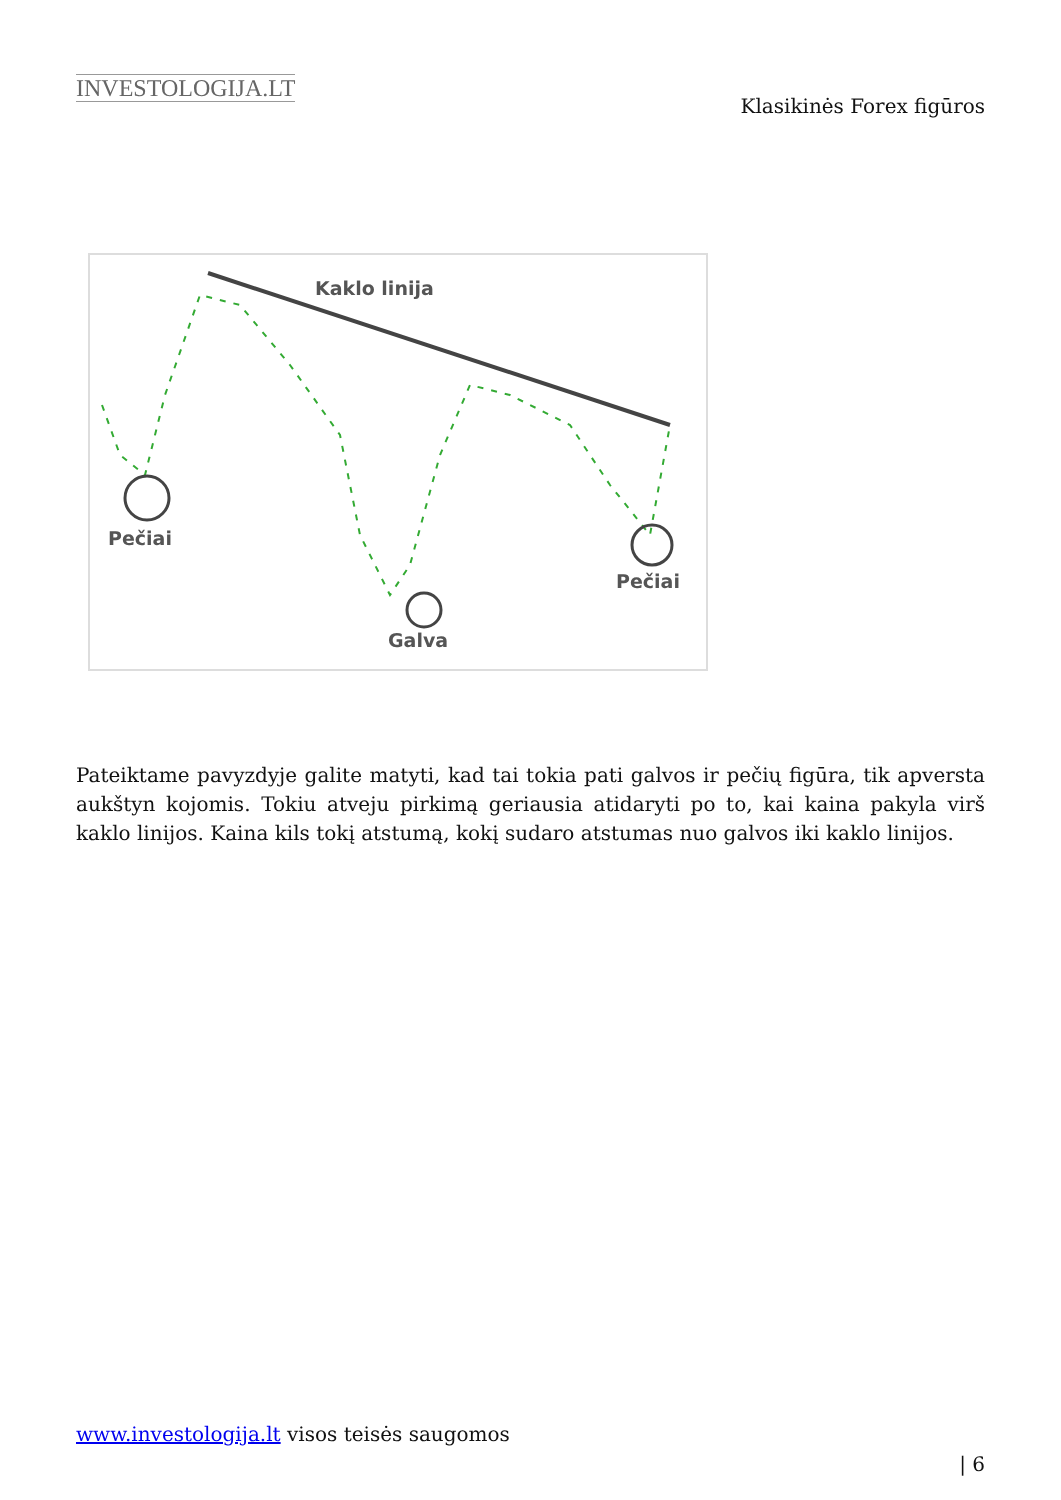INVESTOLOGIJA.LT
Klasikinės Forex figūros
Kaklo linija
Pečiai
Galva
Pečiai
Pateiktame pavyzdyje galite matyti, kad tai tokia pati galvos ir pečių figūra, tik apversta aukštyn kojomis. Tokiu atveju pirkimą geriausia atidaryti po to, kai kaina pakyla virš kaklo linijos. Kaina kils tokį atstumą, kokį sudaro atstumas nuo galvos iki kaklo linijos.
www.investologija.lt visos teisės saugomos
| 6